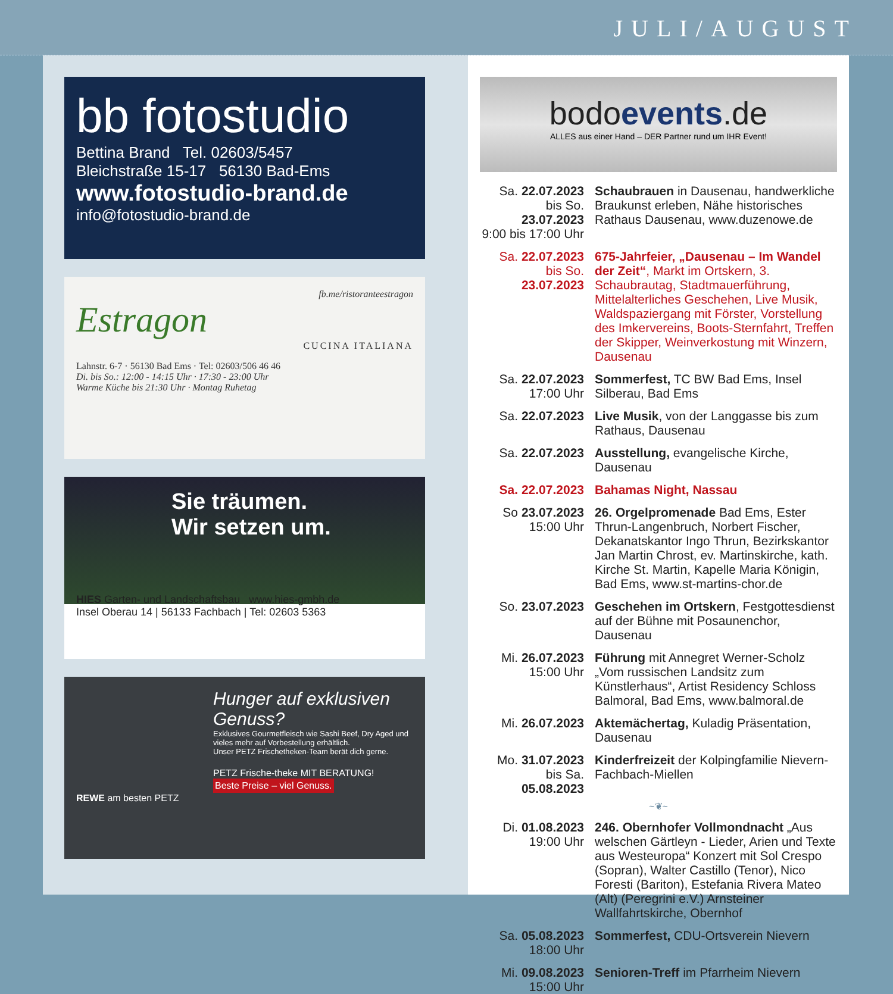JULI/AUGUST
bb fotostudio
Bettina Brand Tel. 02603/5457
Bleichstraße 15-17 56130 Bad-Ems
www.fotostudio-brand.de
info@fotostudio-brand.de
fb.me/ristoranteestragon
Estragon
CUCINA ITALIANA
Lahnstr. 6-7 · 56130 Bad Ems · Tel: 02603/506 46 46
Di. bis So.: 12:00 - 14:15 Uhr · 17:30 - 23:00 Uhr
Warme Küche bis 21:30 Uhr · Montag Ruhetag
Sie träumen.
Wir setzen um.
HIES Garten- und Landschaftsbau www.hies-gmbh.de
Insel Oberau 14 | 56133 Fachbach | Tel: 02603 5363
Hunger auf exklusiven Genuss?
Exklusives Gourmetfleisch wie Sashi Beef, Dry Aged und vieles mehr auf Vorbestellung erhältlich.
Unser PETZ Frischetheken-Team berät dich gerne.
PETZ Frische-theke MIT BERATUNG!
Beste Preise – viel Genuss.
REWE am besten PETZ
bodoevents.de
ALLES aus einer Hand – DER Partner rund um IHR Event!
Sa. 22.07.2023
bis So. 23.07.2023
9:00 bis 17:00 Uhr
Schaubrauen in Dausenau, handwerkliche Braukunst erleben, Nähe historisches Rathaus Dausenau, www.duzenowe.de
Sa. 22.07.2023
bis So. 23.07.2023
675-Jahrfeier, „Dausenau – Im Wandel der Zeit“, Markt im Ortskern, 3. Schaubrautag, Stadtmauerführung, Mittelalterliches Geschehen, Live Musik, Waldspaziergang mit Förster, Vorstellung des Imkervereins, Boots-Sternfahrt, Treffen der Skipper, Weinverkostung mit Winzern, Dausenau
Sa. 22.07.2023
17:00 Uhr
Sommerfest, TC BW Bad Ems, Insel Silberau, Bad Ems
Sa. 22.07.2023
Live Musik, von der Langgasse bis zum Rathaus, Dausenau
Sa. 22.07.2023
Ausstellung, evangelische Kirche, Dausenau
Sa. 22.07.2023
Bahamas Night, Nassau
So 23.07.2023
15:00 Uhr
26. Orgelpromenade Bad Ems, Ester Thrun-Langenbruch, Norbert Fischer, Dekanatskantor Ingo Thrun, Bezirkskantor Jan Martin Chrost, ev. Martinskirche, kath. Kirche St. Martin, Kapelle Maria Königin, Bad Ems, www.st-martins-chor.de
So. 23.07.2023
Geschehen im Ortskern, Festgottesdienst auf der Bühne mit Posaunenchor, Dausenau
Mi. 26.07.2023
15:00 Uhr
Führung mit Annegret Werner-Scholz „Vom russischen Landsitz zum Künstlerhaus“, Artist Residency Schloss Balmoral, Bad Ems, www.balmoral.de
Mi. 26.07.2023
Aktemächertag, Kuladig Präsentation, Dausenau
Mo. 31.07.2023
bis Sa. 05.08.2023
Kinderfreizeit der Kolpingfamilie Nievern-Fachbach-Miellen
~❦~
Di. 01.08.2023
19:00 Uhr
246. Obernhofer Vollmondnacht „Aus welschen Gärtleyn - Lieder, Arien und Texte aus Westeuropa“ Konzert mit Sol Crespo (Sopran), Walter Castillo (Tenor), Nico Foresti (Bariton), Estefania Rivera Mateo (Alt) (Peregrini e.V.) Arnsteiner Wallfahrtskirche, Obernhof
Sa. 05.08.2023
18:00 Uhr
Sommerfest, CDU-Ortsverein Nievern
Mi. 09.08.2023
15:00 Uhr
Senioren-Treff im Pfarrheim Nievern